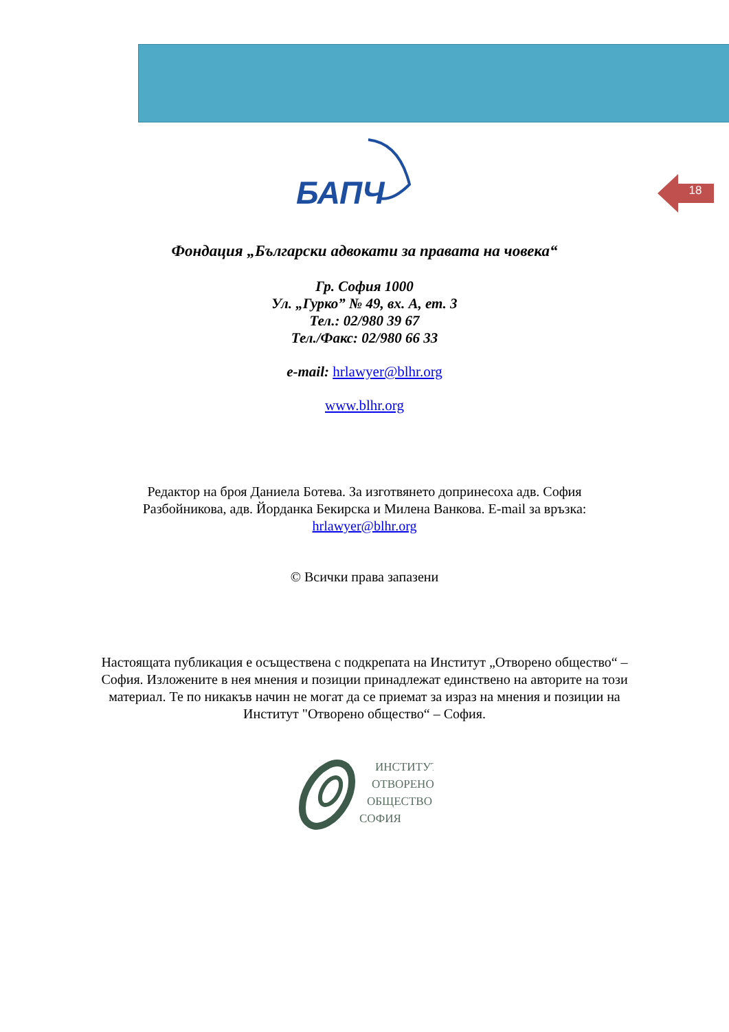18
БАПЧ
Фондация „Български адвокати за правата на човека“
Гр. София 1000
Ул. „Гурко” № 49, вх. А, ет. 3
Тел.: 02/980 39 67
Тел./Факс: 02/980 66 33
e-mail: hrlawyer@blhr.org
www.blhr.org
Редактор на броя Даниела Ботева. За изготвянето допринесоха адв. София Разбойникова, адв. Йорданка Бекирска и Милена Ванкова. E-mail за връзка: hrlawyer@blhr.org
© Всички права запазени
Настоящата публикация е осъществена с подкрепата на Институт „Отворено общество“ – София. Изложените в нея мнения и позиции принадлежат единствено на авторите на този материал. Те по никакъв начин не могат да се приемат за израз на мнения и позиции на Институт "Отворено общество“ – София.
ИНСТИТУТ
ОТВОРЕНО
ОБЩЕСТВО
СОФИЯ